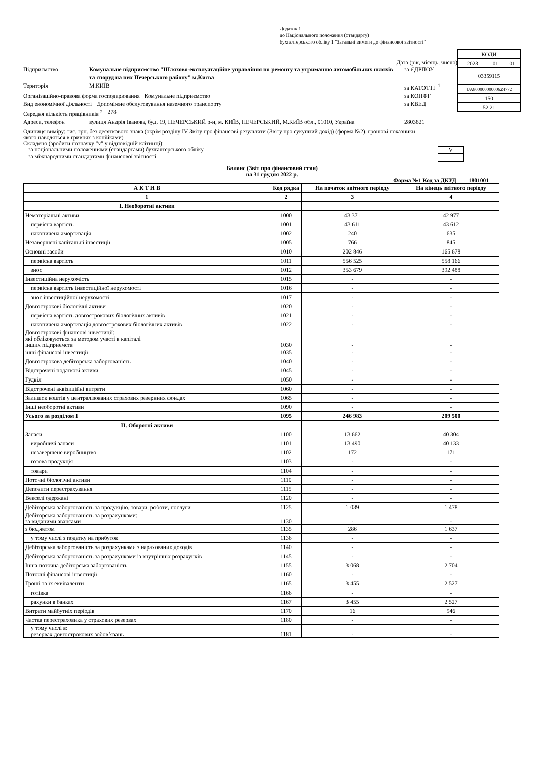Додаток 1
до Національного положення (стандарту)
бухгалтерського обліку 1 "Загальні вимоги до фінансової звітності"
Дата (рік, місяць, число)
Підприємство Комунальне підприємство "Шляхово-експлуатаційне управління по ремонту та утриманню автомобільних шляхів та споруд на них Печерського району" м.Києва за ЄДРПОУ
Територія М.КИЇВ за КАТОТТГ <sup>1</sup>
Організаційно-правова форма господарювання Комунальне підприємство за КОПФГ
Вид економічної діяльності Допоміжне обслуговування наземного транспорту за КВЕД
Середня кількість працівників <sup>2</sup> 278
Адреса, телефон вулиця Андрія Іванова, буд. 19, ПЕЧЕРСЬКИЙ р-н, м. КИЇВ, ПЕЧЕРСЬКИЙ, М.КИЇВ обл., 01010, Україна 2803821
| КОДИ | | |
| 2023 | 01 | 01 |
| 03359115 | | |
| UA80000000000624772 | | |
| 150 | | |
| 52.21 | | |
Одиниця виміру: тис. грн. без десяткового знака (окрім розділу IV Звіту про фінансові результати (Звіту про сукупний дохід) (форма №2), грошові показники якого наводяться в гривнях з копійками)
Складено (зробити позначку "v" у відповідній клітинці):
за національними положеннями (стандартами) бухгалтерського обліку V
за міжнародними стандартами фінансової звітності
Баланс (Звіт про фінансовий стан)
на 31 грудня 2022 р.
Форма №1 Код за ДКУД 1801001
| А К Т И В | Код рядка | На початок звітного періоду | На кінець звітного періоду |
| --- | --- | --- | --- |
| 1 | 2 | 3 | 4 |
| I. Необоротні активи | | | |
| Нематеріальні активи | 1000 | 43 371 | 42 977 |
| первісна вартість | 1001 | 43 611 | 43 612 |
| накопичена амортизація | 1002 | 240 | 635 |
| Незавершені капітальні інвестиції | 1005 | 766 | 845 |
| Основні засоби | 1010 | 202 846 | 165 678 |
| первісна вартість | 1011 | 556 525 | 558 166 |
| знос | 1012 | 353 679 | 392 488 |
| Інвестиційна нерухомість | 1015 | - | - |
| первісна вартість інвестиційної нерухомості | 1016 | - | - |
| знос інвестиційної нерухомості | 1017 | - | - |
| Довгострокові біологічні активи | 1020 | - | - |
| первісна вартість довгострокових біологічних активів | 1021 | - | - |
| накопичена амортизація довгострокових біологічних активів | 1022 | - | - |
| Довгострокові фінансові інвестиції: які обліковуються за методом участі в капіталі інших підприємств | 1030 | - | - |
| інші фінансові інвестиції | 1035 | - | - |
| Довгострокова дебіторська заборгованість | 1040 | - | - |
| Відстрочені податкові активи | 1045 | - | - |
| Гудвіл | 1050 | - | - |
| Відстрочені аквізиційні витрати | 1060 | - | - |
| Залишок коштів у централізованих страхових резервних фондах | 1065 | - | - |
| Інші необоротні активи | 1090 | - | - |
| Усього за розділом I | 1095 | 246 983 | 209 500 |
| II. Оборотні активи | | | |
| Запаси | 1100 | 13 662 | 40 304 |
| виробничі запаси | 1101 | 13 490 | 40 133 |
| незавершене виробництво | 1102 | 172 | 171 |
| готова продукція | 1103 | - | - |
| товари | 1104 | - | - |
| Поточні біологічні активи | 1110 | - | - |
| Депозити перестрахування | 1115 | - | - |
| Векселі одержані | 1120 | - | - |
| Дебіторська заборгованість за продукцію, товари, роботи, послуги | 1125 | 1 039 | 1 478 |
| Дебіторська заборгованість за розрахунками: за виданими авансами | 1130 | - | - |
| з бюджетом | 1135 | 286 | 1 637 |
| у тому числі з податку на прибуток | 1136 | - | - |
| Дебіторська заборгованість за розрахунками з нарахованих доходів | 1140 | - | - |
| Дебіторська заборгованість за розрахунками із внутрішніх розрахунків | 1145 | - | - |
| Інша поточна дебіторська заборгованість | 1155 | 3 068 | 2 704 |
| Поточні фінансові інвестиції | 1160 | - | - |
| Гроші та їх еквіваленти | 1165 | 3 455 | 2 527 |
| готівка | 1166 | - | - |
| рахунки в банках | 1167 | 3 455 | 2 527 |
| Витрати майбутніх періодів | 1170 | 16 | 946 |
| Частка перестраховика у страхових резервах | 1180 | - | - |
| у тому числі в: резервах довгострокових зобов’язань | 1181 | - | - |